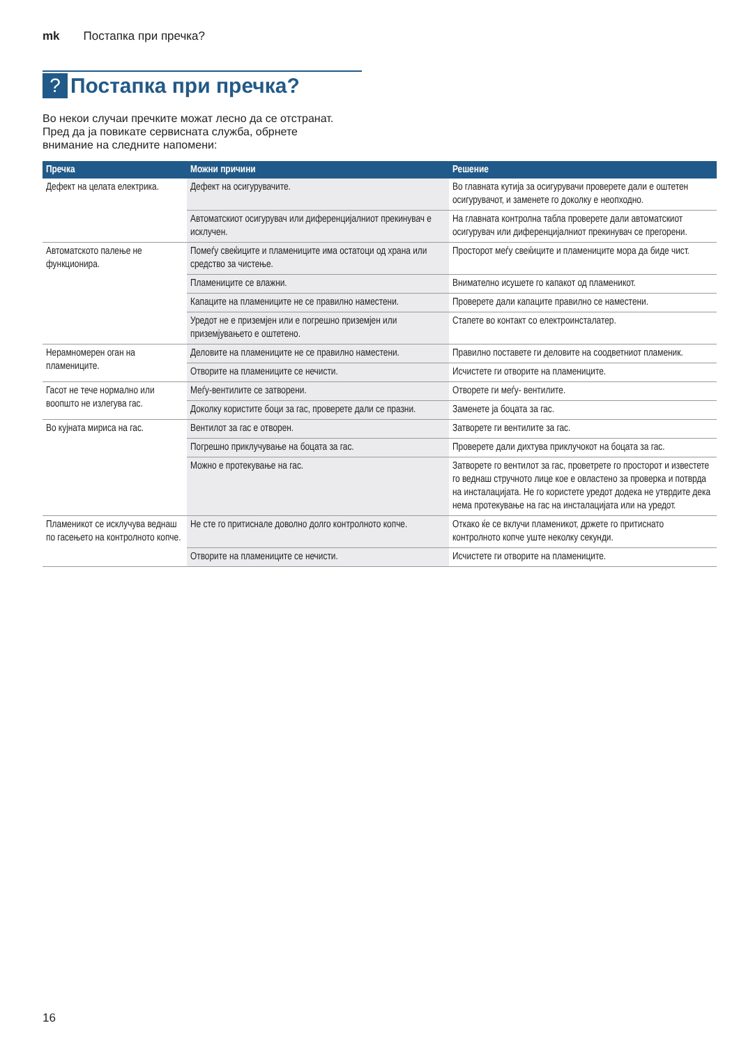mk Постапка при пречка?
? Постапка при пречка?
Во некои случаи пречките можат лесно да се отстранат. Пред да ја повикате сервисната служба, обрнете внимание на следните напомени:
| Пречка | Можни причини | Решение |
| --- | --- | --- |
| Дефект на целата електрика. | Дефект на осигурувачите. | Во главната кутија за осигурувачи проверете дали е оштетен осигурувачот, и заменете го доколку е неопходно. |
| | Автоматскиот осигурувач или диференцијалниот прекинувач е исклучен. | На главната контролна табла проверете дали автоматскиот осигурувач или диференцијалниот прекинувач се прегорени. |
| Автоматското палење не функционира. | Помеѓу свеќиците и пламениците има остатоци од храна или средство за чистење. | Просторот меѓу свеќиците и пламениците мора да биде чист. |
| | Пламениците се влажни. | Внимателно исушете го капакот од пламеникот. |
| | Капаците на пламениците не се правилно наместени. | Проверете дали капаците правилно се наместени. |
| | Уредот не е приземјен или е погрешно приземјен или приземјувањето е оштетено. | Стапете во контакт со електроинсталатер. |
| Нерамномерен оган на пламениците. | Деловите на пламениците не се правилно наместени. | Правилно поставете ги деловите на соодветниот пламеник. |
| | Отворите на пламениците се нечисти. | Исчистете ги отворите на пламениците. |
| Гасот не тече нормално или воопшто не излегува гас. | Меѓу-вентилите се затворени. | Отворете ги меѓу- вентилите. |
| | Доколку користите боци за гас, проверете дали се празни. | Заменете ја боцата за гас. |
| Во кујната мириса на гас. | Вентилот за гас е отворен. | Затворете ги вентилите за гас. |
| | Погрешно приклучување на боцата за гас. | Проверете дали дихтува приклучокот на боцата за гас. |
| | Можно е протекување на гас. | Затворете го вентилот за гас, проветрете го просторот и известете го веднаш стручното лице кое е овластено за проверка и потврда на инсталацијата. Не го користете уредот додека не утврдите дека нема протекување на гас на инсталацијата или на уредот. |
| Пламеникот се исклучува веднаш по гасењето на контролното копче. | Не сте го притиснале доволно долго контролното копче. | Откако ќе се вклучи пламеникот, држете го притиснато контролното копче уште неколку секунди. |
| | Отворите на пламениците се нечисти. | Исчистете ги отворите на пламениците. |
16